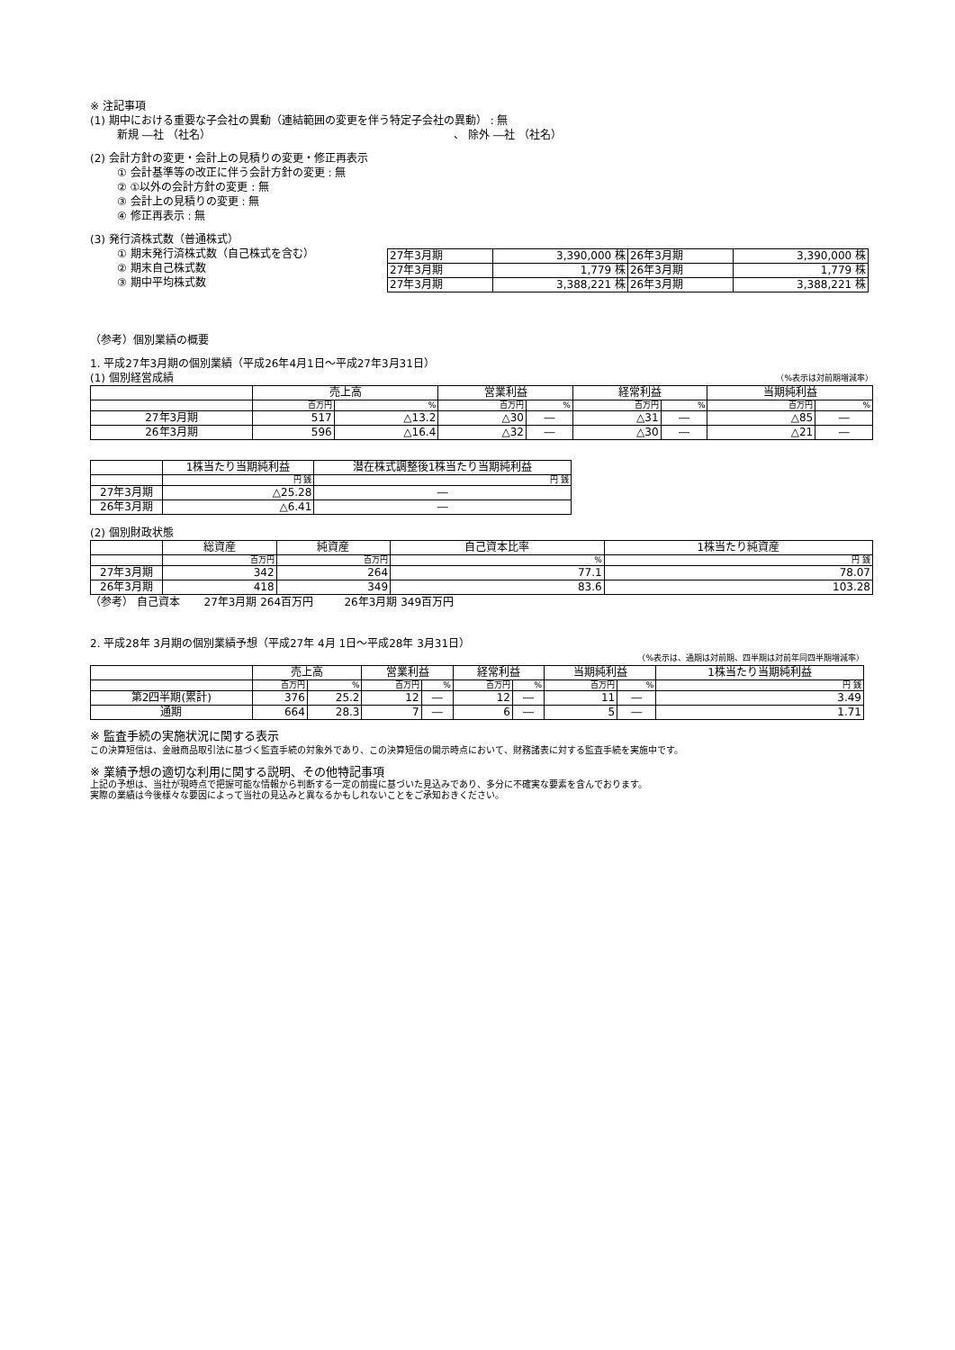※ 注記事項
(1) 期中における重要な子会社の異動（連結範囲の変更を伴う特定子会社の異動） : 無
新規 ―社 （社名） 、 除外 ―社 （社名）
(2) 会計方針の変更・会計上の見積りの変更・修正再表示
① 会計基準等の改正に伴う会計方針の変更 : 無
② ①以外の会計方針の変更 : 無
③ 会計上の見積りの変更 : 無
④ 修正再表示 : 無
(3) 発行済株式数（普通株式）
① 期末発行済株式数（自己株式を含む）
② 期末自己株式数
③ 期中平均株式数
| 27年3月期 | 3,390,000 株 | 26年3月期 | 3,390,000 株 |
| 27年3月期 | 1,779 株 | 26年3月期 | 1,779 株 |
| 27年3月期 | 3,388,221 株 | 26年3月期 | 3,388,221 株 |
（参考）個別業績の概要
1. 平成27年3月期の個別業績（平成26年4月1日～平成27年3月31日）
(1) 個別経営成績
（%表示は対前期増減率）
| | 売上高 | | 営業利益 | | 経常利益 | | 当期純利益 | |
| --- | --- | --- | --- | --- | --- | --- | --- | --- |
| | 百万円 | % | 百万円 | % | 百万円 | % | 百万円 | % |
| 27年3月期 | 517 | △13.2 | △30 | ― | △31 | ― | △85 | ― |
| 26年3月期 | 596 | △16.4 | △32 | ― | △30 | ― | △21 | ― |
| | 1株当たり当期純利益 | 潜在株式調整後1株当たり当期純利益 |
| --- | --- | --- |
| | 円 銭 | 円 銭 |
| 27年3月期 | △25.28 | ― |
| 26年3月期 | △6.41 | ― |
(2) 個別財政状態
| | 総資産 | 純資産 | 自己資本比率 | 1株当たり純資産 |
| --- | --- | --- | --- | --- |
| | 百万円 | 百万円 | % | 円 銭 |
| 27年3月期 | 342 | 264 | 77.1 | 78.07 |
| 26年3月期 | 418 | 349 | 83.6 | 103.28 |
（参考） 自己資本 27年3月期 264百万円 26年3月期 349百万円
2. 平成28年 3月期の個別業績予想（平成27年 4月 1日～平成28年 3月31日）
（%表示は、通期は対前期、四半期は対前年同四半期増減率）
| | 売上高 | | 営業利益 | | 経常利益 | | 当期純利益 | | 1株当たり当期純利益 |
| --- | --- | --- | --- | --- | --- | --- | --- | --- | --- |
| | 百万円 | % | 百万円 | % | 百万円 | % | 百万円 | % | 円 銭 |
| 第2四半期(累計) | 376 | 25.2 | 12 | ― | 12 | ― | 11 | ― | 3.49 |
| 通期 | 664 | 28.3 | 7 | ― | 6 | ― | 5 | ― | 1.71 |
※ 監査手続の実施状況に関する表示
この決算短信は、金融商品取引法に基づく監査手続の対象外であり、この決算短信の開示時点において、財務諸表に対する監査手続を実施中です。
※ 業績予想の適切な利用に関する説明、その他特記事項
上記の予想は、当社が現時点で把握可能な情報から判断する一定の前提に基づいた見込みであり、多分に不確実な要素を含んでおります。
実際の業績は今後様々な要因によって当社の見込みと異なるかもしれないことをご承知おきください。